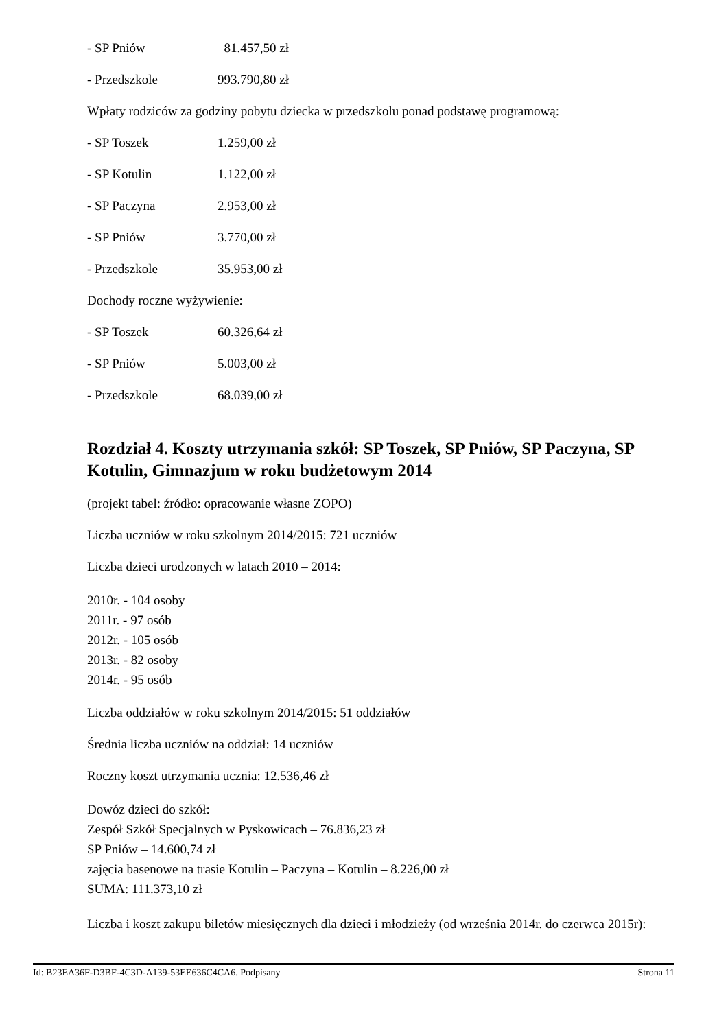- SP Pniów 81.457,50 zł
- Przedszkole 993.790,80 zł
Wpłaty rodziców za godziny pobytu dziecka w przedszkolu ponad podstawę programową:
- SP Toszek 1.259,00 zł
- SP Kotulin 1.122,00 zł
- SP Paczyna 2.953,00 zł
- SP Pniów 3.770,00 zł
- Przedszkole 35.953,00 zł
Dochody roczne wyżywienie:
- SP Toszek 60.326,64 zł
- SP Pniów 5.003,00 zł
- Przedszkole 68.039,00 zł
Rozdział 4. Koszty utrzymania szkół: SP Toszek, SP Pniów, SP Paczyna, SP Kotulin, Gimnazjum w roku budżetowym 2014
(projekt tabel: źródło: opracowanie własne ZOPO)
Liczba uczniów w roku szkolnym 2014/2015: 721 uczniów
Liczba dzieci urodzonych w latach 2010 – 2014:
2010r. - 104 osoby
2011r. - 97 osób
2012r. - 105 osób
2013r. - 82 osoby
2014r. - 95 osób
Liczba oddziałów w roku szkolnym 2014/2015: 51 oddziałów
Średnia liczba uczniów na oddział: 14 uczniów
Roczny koszt utrzymania ucznia: 12.536,46 zł
Dowóz dzieci do szkół:
Zespół Szkół Specjalnych w Pyskowicach – 76.836,23 zł
SP Pniów – 14.600,74 zł
zajęcia basenowe na trasie Kotulin – Paczyna – Kotulin – 8.226,00 zł
SUMA: 111.373,10 zł
Liczba i koszt zakupu biletów miesięcznych dla dzieci i młodzieży (od września 2014r. do czerwca 2015r):
Id: B23EA36F-D3BF-4C3D-A139-53EE636C4CA6. Podpisany Strona 11